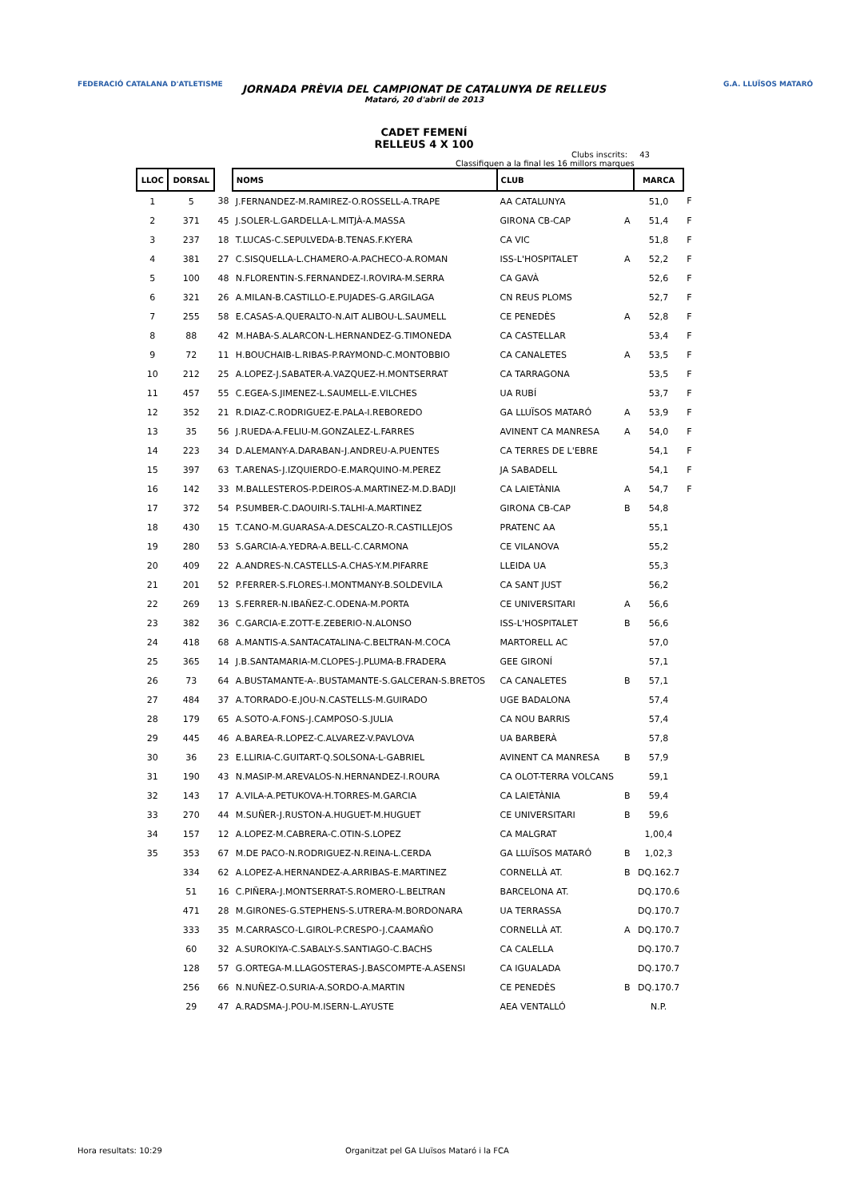FEDERACIÓ CATALANA D'ATLETISME G.A. LLUÏSOS MATARÓ
JORNADA PRÈVIA DEL CAMPIONAT DE CATALUNYA DE RELLEUS
Mataró, 20 d'abril de 2013
CADET FEMENÍ
RELLEUS 4 X 100
Clubs inscrits: 43
Classifiquen a la final les 16 millors marques
| LLOC | DORSAL | | NOMS | CLUB | | MARCA | |
| --- | --- | --- | --- | --- | --- | --- | --- |
| 1 | 5 | 38 | J.FERNANDEZ-M.RAMIREZ-O.ROSSELL-A.TRAPE | AA CATALUNYA | | 51,0 | F |
| 2 | 371 | 45 | J.SOLER-L.GARDELLA-L.MITJÀ-A.MASSA | GIRONA CB-CAP | A | 51,4 | F |
| 3 | 237 | 18 | T.LUCAS-C.SEPULVEDA-B.TENAS.F.KYERA | CA VIC | | 51,8 | F |
| 4 | 381 | 27 | C.SISQUELLA-L.CHAMERO-A.PACHECO-A.ROMAN | ISS-L'HOSPITALET | A | 52,2 | F |
| 5 | 100 | 48 | N.FLORENTIN-S.FERNANDEZ-I.ROVIRA-M.SERRA | CA GAVÀ | | 52,6 | F |
| 6 | 321 | 26 | A.MILAN-B.CASTILLO-E.PUJADES-G.ARGILAGA | CN REUS PLOMS | | 52,7 | F |
| 7 | 255 | 58 | E.CASAS-A.QUERALTO-N.AIT ALIBOU-L.SAUMELL | CE PENEDÈS | A | 52,8 | F |
| 8 | 88 | 42 | M.HABA-S.ALARCON-L.HERNANDEZ-G.TIMONEDA | CA CASTELLAR | | 53,4 | F |
| 9 | 72 | 11 | H.BOUCHAIB-L.RIBAS-P.RAYMOND-C.MONTOBBIO | CA CANALETES | A | 53,5 | F |
| 10 | 212 | 25 | A.LOPEZ-J.SABATER-A.VAZQUEZ-H.MONTSERRAT | CA TARRAGONA | | 53,5 | F |
| 11 | 457 | 55 | C.EGEA-S.JIMENEZ-L.SAUMELL-E.VILCHES | UA RUBÍ | | 53,7 | F |
| 12 | 352 | 21 | R.DIAZ-C.RODRIGUEZ-E.PALA-I.REBOREDO | GA LLUÏSOS MATARÓ | A | 53,9 | F |
| 13 | 35 | 56 | J.RUEDA-A.FELIU-M.GONZALEZ-L.FARRES | AVINENT CA MANRESA | A | 54,0 | F |
| 14 | 223 | 34 | D.ALEMANY-A.DARABAN-J.ANDREU-A.PUENTES | CA TERRES DE L'EBRE | | 54,1 | F |
| 15 | 397 | 63 | T.ARENAS-J.IZQUIERDO-E.MARQUINO-M.PEREZ | JA SABADELL | | 54,1 | F |
| 16 | 142 | 33 | M.BALLESTEROS-P.DEIROS-A.MARTINEZ-M.D.BADJI | CA LAIETÀNIA | A | 54,7 | F |
| 17 | 372 | 54 | P.SUMBER-C.DAOUIRI-S.TALHI-A.MARTINEZ | GIRONA CB-CAP | B | 54,8 | |
| 18 | 430 | 15 | T.CANO-M.GUARASA-A.DESCALZO-R.CASTILLEJOS | PRATENC AA | | 55,1 | |
| 19 | 280 | 53 | S.GARCIA-A.YEDRA-A.BELL-C.CARMONA | CE VILANOVA | | 55,2 | |
| 20 | 409 | 22 | A.ANDRES-N.CASTELLS-A.CHAS-Y.M.PIFARRE | LLEIDA UA | | 55,3 | |
| 21 | 201 | 52 | P.FERRER-S.FLORES-I.MONTMANY-B.SOLDEVILA | CA SANT JUST | | 56,2 | |
| 22 | 269 | 13 | S.FERRER-N.IBAÑEZ-C.ODENA-M.PORTA | CE UNIVERSITARI | A | 56,6 | |
| 23 | 382 | 36 | C.GARCIA-E.ZOTT-E.ZEBERIO-N.ALONSO | ISS-L'HOSPITALET | B | 56,6 | |
| 24 | 418 | 68 | A.MANTIS-A.SANTACATALINA-C.BELTRAN-M.COCA | MARTORELL AC | | 57,0 | |
| 25 | 365 | 14 | J.B.SANTAMARIA-M.CLOPES-J.PLUMA-B.FRADERA | GEE GIRONÍ | | 57,1 | |
| 26 | 73 | 64 | A.BUSTAMANTE-A-.BUSTAMANTE-S.GALCERAN-S.BRETOS | CA CANALETES | B | 57,1 | |
| 27 | 484 | 37 | A.TORRADO-E.JOU-N.CASTELLS-M.GUIRADO | UGE BADALONA | | 57,4 | |
| 28 | 179 | 65 | A.SOTO-A.FONS-J.CAMPOSO-S.JULIA | CA NOU BARRIS | | 57,4 | |
| 29 | 445 | 46 | A.BAREA-R.LOPEZ-C.ALVAREZ-V.PAVLOVA | UA BARBERÀ | | 57,8 | |
| 30 | 36 | 23 | E.LLIRIA-C.GUITART-Q.SOLSONA-L-GABRIEL | AVINENT CA MANRESA | B | 57,9 | |
| 31 | 190 | 43 | N.MASIP-M.AREVALOS-N.HERNANDEZ-I.ROURA | CA OLOT-TERRA VOLCANS | | 59,1 | |
| 32 | 143 | 17 | A.VILA-A.PETUKOVA-H.TORRES-M.GARCIA | CA LAIETÀNIA | B | 59,4 | |
| 33 | 270 | 44 | M.SUÑER-J.RUSTON-A.HUGUET-M.HUGUET | CE UNIVERSITARI | B | 59,6 | |
| 34 | 157 | 12 | A.LOPEZ-M.CABRERA-C.OTIN-S.LOPEZ | CA MALGRAT | | 1,00,4 | |
| 35 | 353 | 67 | M.DE PACO-N.RODRIGUEZ-N.REINA-L.CERDA | GA LLUÏSOS MATARÓ | B | 1,02,3 | |
| | 334 | 62 | A.LOPEZ-A.HERNANDEZ-A.ARRIBAS-E.MARTINEZ | CORNELLÀ AT. | B | DQ.162.7 | |
| | 51 | 16 | C.PIÑERA-J.MONTSERRAT-S.ROMERO-L.BELTRAN | BARCELONA AT. | | DQ.170.6 | |
| | 471 | 28 | M.GIRONES-G.STEPHENS-S.UTRERA-M.BORDONARA | UA TERRASSA | | DQ.170.7 | |
| | 333 | 35 | M.CARRASCO-L.GIROL-P.CRESPO-J.CAAMAÑO | CORNELLÀ AT. | A | DQ.170.7 | |
| | 60 | 32 | A.SUROKIYA-C.SABALY-S.SANTIAGO-C.BACHS | CA CALELLA | | DQ.170.7 | |
| | 128 | 57 | G.ORTEGA-M.LLAGOSTERAS-J.BASCOMPTE-A.ASENSI | CA IGUALADA | | DQ.170.7 | |
| | 256 | 66 | N.NUÑEZ-O.SURIA-A.SORDO-A.MARTIN | CE PENEDÈS | B | DQ.170.7 | |
| | 29 | 47 | A.RADSMA-J.POU-M.ISERN-L.AYUSTE | AEA VENTALLÓ | | N.P. | |
Hora resultats: 10:29
Organitzat pel GA Lluïsos Mataró i la FCA